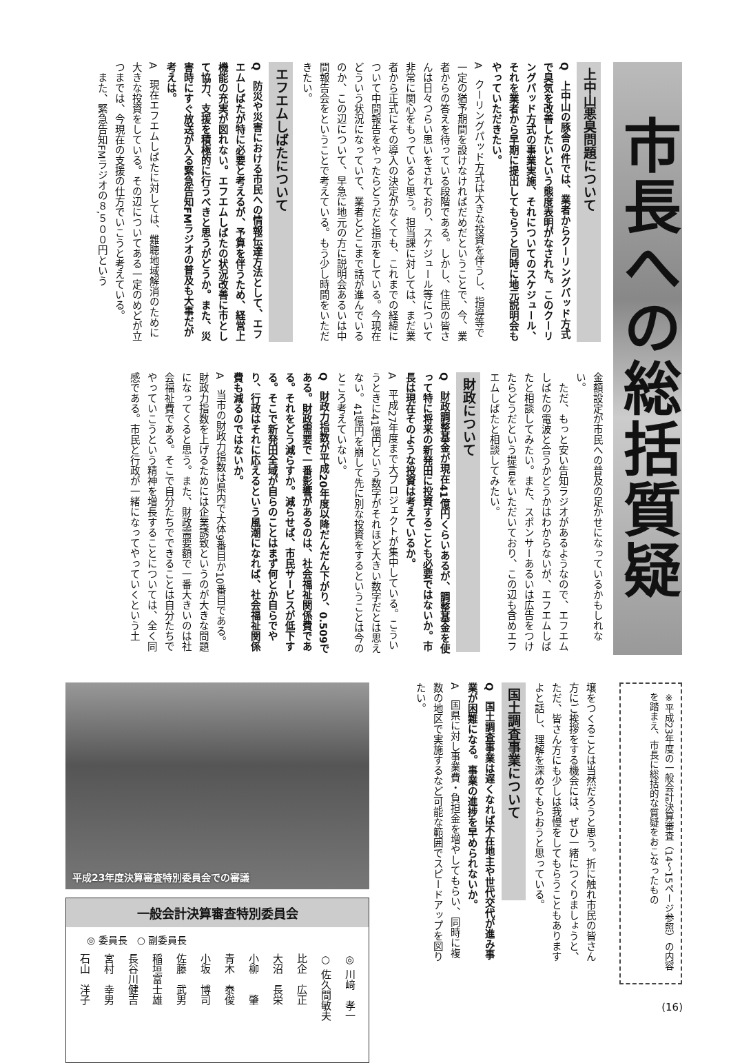市長への総括質疑
上中山悪臭問題について
Q　上中山の豚舎の件では、業者からクーリングパッド方式で臭気を改善したいという態度表明がなされた。このクーリングパッド方式の事業実施、それについてのスケジュール、それを業者から早期に提出してもらうと同時に地元説明会もやっていただきたい。
A　クーリングパッド方式は大きな投資を伴うし、指導等で一定の猶予期間を設けなければだめだということで、今、業者からの答えを待っている段階である。しかし、住民の皆さんは日々つらい思いをされており、スケジュール等について非常に関心をもっていると思う。担当課に対しては、まだ業者から正式にその導入の決定がなくても、これまでの経緯について中間報告をやったらどうだと指示をしている。今現在どういう状況になっていて、業者とどこまで話が進んでいるのか、この辺について、早急に地元の方に説明会あるいは中間報告会をということで考えている。もう少し時間をいただきたい。
エフエムしばたについて
Q　防災や災害における市民への情報伝達方法として、エフエムしばたが特に必要と考えるが、予算を伴うため、経営上機能の充実が図れない。エフエムしばたの状況改善に市として協力、支援を積極的に行うべきと思うがどうか。また、災害時にすぐ放送が入る緊急告知FMラジオの普及も大事だが考えは。
A　現在エフエムしばたに対しては、難聴地域解消のために大きな投資をしている。その辺についてある一定のめどが立つまでは、今現在の支援の仕方でいこうと考えている。
　また、緊急告知FMラジオの８,５００円という
金額設定が市民への普及の足かせになっているかもしれない。
　ただ、もっと安い告知ラジオがあるようなので、エフエムしばたの電波と合うかどうかはわからないが、エフエムしばたと相談してみたい。また、スポンサーあるいは広告をつけたらどうだという提言をいただいており、この辺も含めエフエムしばたと相談してみたい。
財政について
Q　財政調整基金が現在41億円くらいあるが、調整基金を使って特に将来の新発田に投資することも必要ではないか。市長は現在そのような投資は考えているか。
A　平成27年度まで大プロジェクトが集中している。こういうときに41億円という数字がそれほど大きい数字だとは思えない。41億円を崩して先に別な投資をするということは今のところ考えていない。
Q　財政力指数が平成20年度以降だんだん下がり、0.509である。財政需要で一番影響があるのは、社会福祉関係費である。それをどう減らすか。減らせば、市民サービスが低下する。そこで新発田全域が自らのことはまず何とか自らでやり、行政はそれに応えるという風潮になれば、社会福祉関係費も減るのではないか。
A　当市の財政力指数は県内で大体9番目か10番目である。財政力指数を上げるためには企業誘致というのが大きな問題になってくると思う。また、財政需要額で一番大きいのは社会福祉費である。そこで自分たちでできることは自分たちでやっていこうという精神を増長することについては、全く同感である。市民と行政が一緒になってやっていくという土
※平成23年度の一般会計決算審査（14～15ページ参照）の内容を踏まえ、市長に総括的な質疑をおこなったもの
壌をつくることは当然だろうと思う。折に触れ市民の皆さん方にご挨拶をする機会には、ぜひ一緒につくりましょうと、ただ、皆さん方にも少しは我慢をしてもらうこともありますよと話し、理解を深めてもらおうと思っている。
国土調査事業について
Q　国土調査事業は遅くなれば不在地主や世代交代が進み事業が困難になる。事業の進捗を早められないか。
A　国県に対し事業費・負担金を増やしてもらい、同時に複数の地区で実施するなど可能な範囲でスピードアップを図りたい。
平成23年度決算審査特別委員会での審議
一般会計決算審査特別委員会
◎ 委員長　○ 副委員長
| ◎ 川﨑 孝一 |
| ○ 佐久間敏夫 |
| 比企 広正 |
| 大沼 長栄 |
| 小柳 肇 |
| 青木 泰俊 |
| 小坂 博司 |
| 佐藤 武男 |
| 稲垣富士雄 |
| 長谷川健吉 |
| 宮村 幸男 |
| 石山 洋子 |
(16)